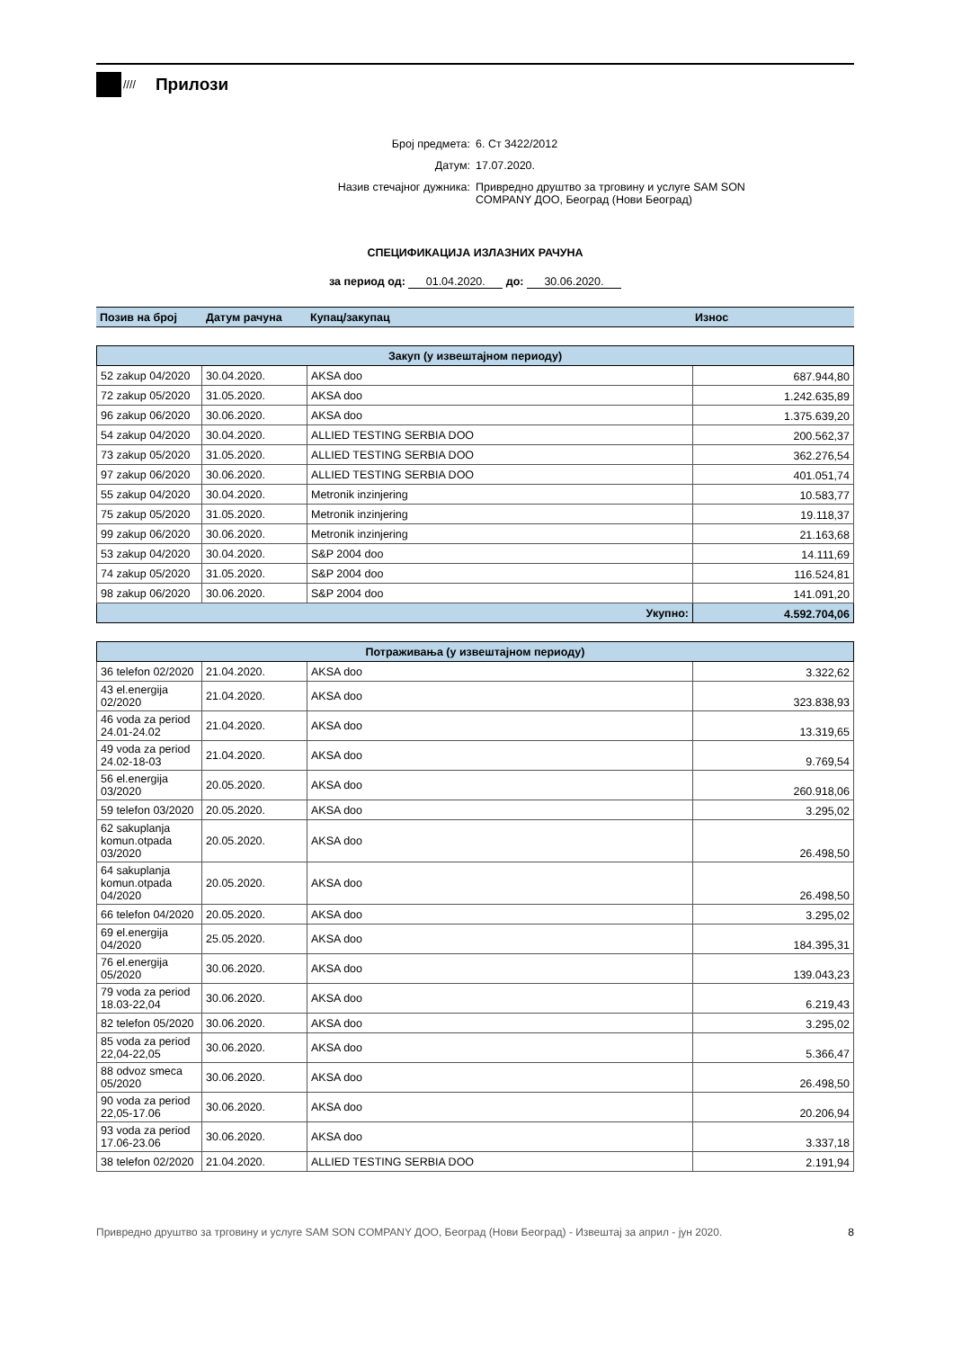////
Прилози
Број предмета:
6. Ст 3422/2012
Датум:
17.07.2020.
Назив стечајног дужника:
Привредно друштво за трговину и услуге SAM SON COMPANY ДОО, Београд (Нови Београд)
СПЕЦИФИКАЦИЈА ИЗЛАЗНИХ РАЧУНА
за период од: 01.04.2020. до: 30.06.2020.
| Позив на број | Датум рачуна | Купац/закупац | Износ |
| --- | --- | --- | --- |
| Закуп (у извештајном периоду) | | | |
| 52 zakup 04/2020 | 30.04.2020. | AKSA doo | 687.944,80 |
| 72 zakup 05/2020 | 31.05.2020. | AKSA doo | 1.242.635,89 |
| 96 zakup 06/2020 | 30.06.2020. | AKSA doo | 1.375.639,20 |
| 54 zakup 04/2020 | 30.04.2020. | ALLIED TESTING SERBIA DOO | 200.562,37 |
| 73 zakup 05/2020 | 31.05.2020. | ALLIED TESTING SERBIA DOO | 362.276,54 |
| 97 zakup 06/2020 | 30.06.2020. | ALLIED TESTING SERBIA DOO | 401.051,74 |
| 55 zakup 04/2020 | 30.04.2020. | Metronik inzinjering | 10.583,77 |
| 75 zakup 05/2020 | 31.05.2020. | Metronik inzinjering | 19.118,37 |
| 99 zakup 06/2020 | 30.06.2020. | Metronik inzinjering | 21.163,68 |
| 53 zakup 04/2020 | 30.04.2020. | S&P 2004 doo | 14.111,69 |
| 74 zakup 05/2020 | 31.05.2020. | S&P 2004 doo | 116.524,81 |
| 98 zakup 06/2020 | 30.06.2020. | S&P 2004 doo | 141.091,20 |
| Укупно: | | | 4.592.704,06 |
| Потраживања (у извештајном периоду) | | | |
| 36 telefon 02/2020 | 21.04.2020. | AKSA doo | 3.322,62 |
| 43 el.energija 02/2020 | 21.04.2020. | AKSA doo | 323.838,93 |
| 46 voda za period 24.01-24.02 | 21.04.2020. | AKSA doo | 13.319,65 |
| 49 voda za period 24.02-18-03 | 21.04.2020. | AKSA doo | 9.769,54 |
| 56 el.energija 03/2020 | 20.05.2020. | AKSA doo | 260.918,06 |
| 59 telefon 03/2020 | 20.05.2020. | AKSA doo | 3.295,02 |
| 62 sakuplanja komun.otpada 03/2020 | 20.05.2020. | AKSA doo | 26.498,50 |
| 64 sakuplanja komun.otpada 04/2020 | 20.05.2020. | AKSA doo | 26.498,50 |
| 66 telefon 04/2020 | 20.05.2020. | AKSA doo | 3.295,02 |
| 69 el.energija 04/2020 | 25.05.2020. | AKSA doo | 184.395,31 |
| 76 el.energija 05/2020 | 30.06.2020. | AKSA doo | 139.043,23 |
| 79 voda za period 18.03-22,04 | 30.06.2020. | AKSA doo | 6.219,43 |
| 82 telefon 05/2020 | 30.06.2020. | AKSA doo | 3.295,02 |
| 85 voda za period 22,04-22,05 | 30.06.2020. | AKSA doo | 5.366,47 |
| 88 odvoz smeca 05/2020 | 30.06.2020. | AKSA doo | 26.498,50 |
| 90 voda za period 22,05-17.06 | 30.06.2020. | AKSA doo | 20.206,94 |
| 93 voda za period 17.06-23.06 | 30.06.2020. | AKSA doo | 3.337,18 |
| 38 telefon 02/2020 | 21.04.2020. | ALLIED TESTING SERBIA DOO | 2.191,94 |
Привредно друштво за трговину и услуге SAM SON COMPANY ДОО, Београд (Нови Београд) - Извештај за април - јун 2020. 8